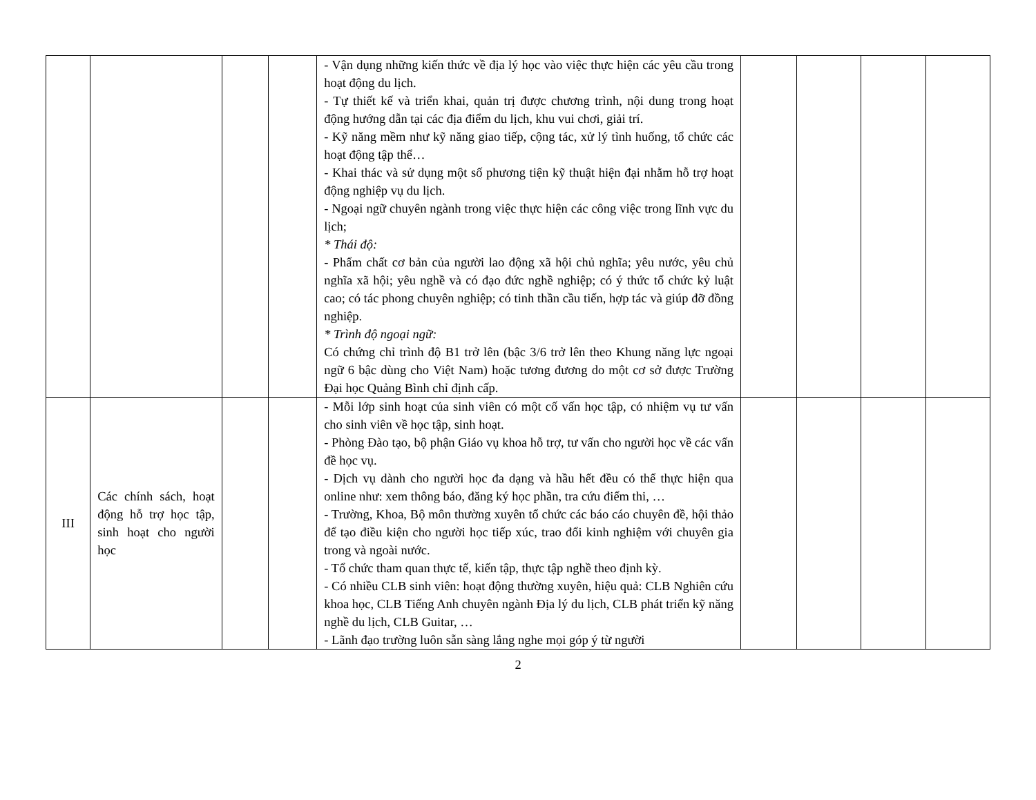| | | | | - Vận dụng những kiến thức về địa lý học vào việc thực hiện các yêu cầu trong hoạt động du lịch. - Tự thiết kế và triển khai, quản trị được chương trình, nội dung trong hoạt động hướng dẫn tại các địa điểm du lịch, khu vui chơi, giải trí. - Kỹ năng mềm như kỹ năng giao tiếp, cộng tác, xử lý tình huống, tổ chức các hoạt động tập thể… - Khai thác và sử dụng một số phương tiện kỹ thuật hiện đại nhằm hỗ trợ hoạt động nghiệp vụ du lịch. - Ngoại ngữ chuyên ngành trong việc thực hiện các công việc trong lĩnh vực du lịch; * Thái độ: - Phẩm chất cơ bản của người lao động xã hội chủ nghĩa; yêu nước, yêu chủ nghĩa xã hội; yêu nghề và có đạo đức nghề nghiệp; có ý thức tổ chức kỷ luật cao; có tác phong chuyên nghiệp; có tinh thần cầu tiến, hợp tác và giúp đỡ đồng nghiệp. * Trình độ ngoại ngữ: Có chứng chỉ trình độ B1 trở lên (bậc 3/6 trở lên theo Khung năng lực ngoại ngữ 6 bậc dùng cho Việt Nam) hoặc tương đương do một cơ sở được Trường Đại học Quảng Bình chỉ định cấp. | | | | |
| III | Các chính sách, hoạt động hỗ trợ học tập, sinh hoạt cho người học | | | - Mỗi lớp sinh hoạt của sinh viên có một cố vấn học tập, có nhiệm vụ tư vấn cho sinh viên về học tập, sinh hoạt. - Phòng Đào tạo, bộ phận Giáo vụ khoa hỗ trợ, tư vấn cho người học về các vấn đề học vụ. - Dịch vụ dành cho người học đa dạng và hầu hết đều có thể thực hiện qua online như: xem thông báo, đăng ký học phần, tra cứu điểm thi, … - Trường, Khoa, Bộ môn thường xuyên tổ chức các báo cáo chuyên đề, hội thảo để tạo điều kiện cho người học tiếp xúc, trao đổi kinh nghiệm với chuyên gia trong và ngoài nước. - Tổ chức tham quan thực tế, kiến tập, thực tập nghề theo định kỳ. - Có nhiều CLB sinh viên: hoạt động thường xuyên, hiệu quả: CLB Nghiên cứu khoa học, CLB Tiếng Anh chuyên ngành Địa lý du lịch, CLB phát triển kỹ năng nghề du lịch, CLB Guitar, … - Lãnh đạo trường luôn sẵn sàng lắng nghe mọi góp ý từ người | | | | |
2